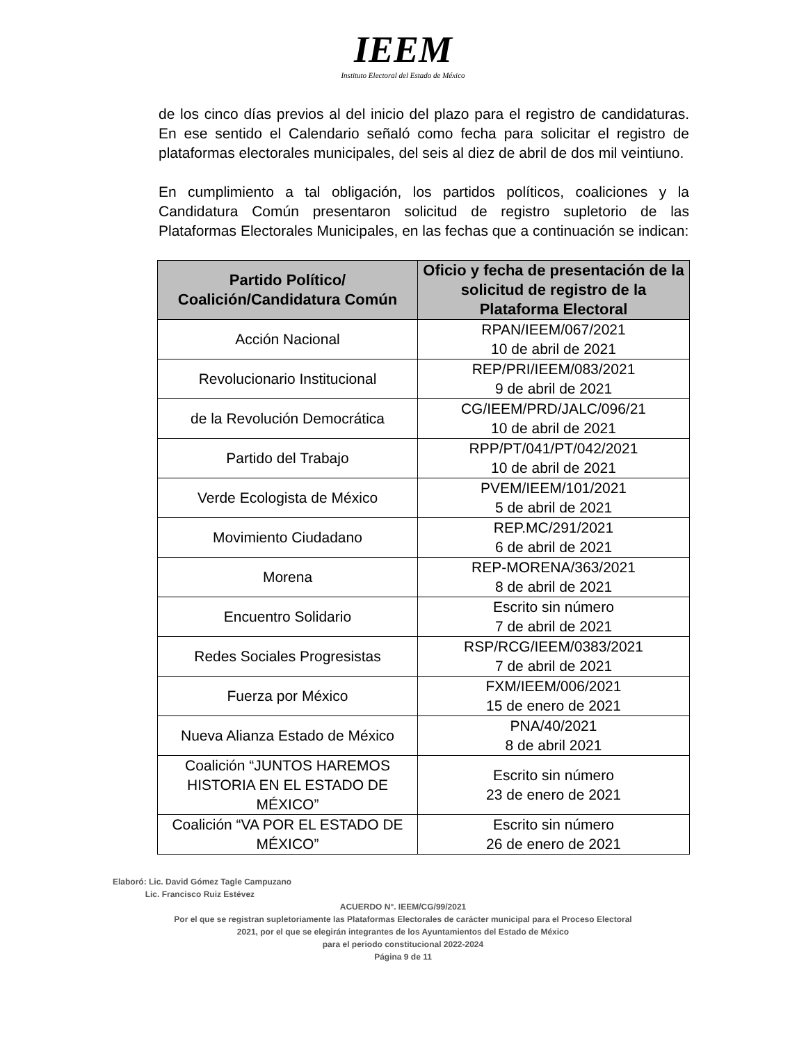IEEM
Instituto Electoral del Estado de México
de los cinco días previos al del inicio del plazo para el registro de candidaturas. En ese sentido el Calendario señaló como fecha para solicitar el registro de plataformas electorales municipales, del seis al diez de abril de dos mil veintiuno.
En cumplimiento a tal obligación, los partidos políticos, coaliciones y la Candidatura Común presentaron solicitud de registro supletorio de las Plataformas Electorales Municipales, en las fechas que a continuación se indican:
| Partido Político/ Coalición/Candidatura Común | Oficio y fecha de presentación de la solicitud de registro de la Plataforma Electoral |
| --- | --- |
| Acción Nacional | RPAN/IEEM/067/2021 10 de abril de 2021 |
| Revolucionario Institucional | REP/PRI/IEEM/083/2021 9 de abril de 2021 |
| de la Revolución Democrática | CG/IEEM/PRD/JALC/096/21 10 de abril de 2021 |
| Partido del Trabajo | RPP/PT/041/PT/042/2021 10 de abril de 2021 |
| Verde Ecologista de México | PVEM/IEEM/101/2021 5 de abril de 2021 |
| Movimiento Ciudadano | REP.MC/291/2021 6 de abril de 2021 |
| Morena | REP-MORENA/363/2021 8 de abril de 2021 |
| Encuentro Solidario | Escrito sin número 7 de abril de 2021 |
| Redes Sociales Progresistas | RSP/RCG/IEEM/0383/2021 7 de abril de 2021 |
| Fuerza por México | FXM/IEEM/006/2021 15 de enero de 2021 |
| Nueva Alianza Estado de México | PNA/40/2021 8 de abril 2021 |
| Coalición “JUNTOS HAREMOS HISTORIA EN EL ESTADO DE MÉXICO” | Escrito sin número 23 de enero de 2021 |
| Coalición “VA POR EL ESTADO DE MÉXICO” | Escrito sin número 26 de enero de 2021 |
Elaboró: Lic. David Gómez Tagle Campuzano
Lic. Francisco Ruiz Estévez
ACUERDO N°. IEEM/CG/99/2021
Por el que se registran supletoriamente las Plataformas Electorales de carácter municipal para el Proceso Electoral
2021, por el que se elegirán integrantes de los Ayuntamientos del Estado de México
para el periodo constitucional 2022-2024
Página 9 de 11